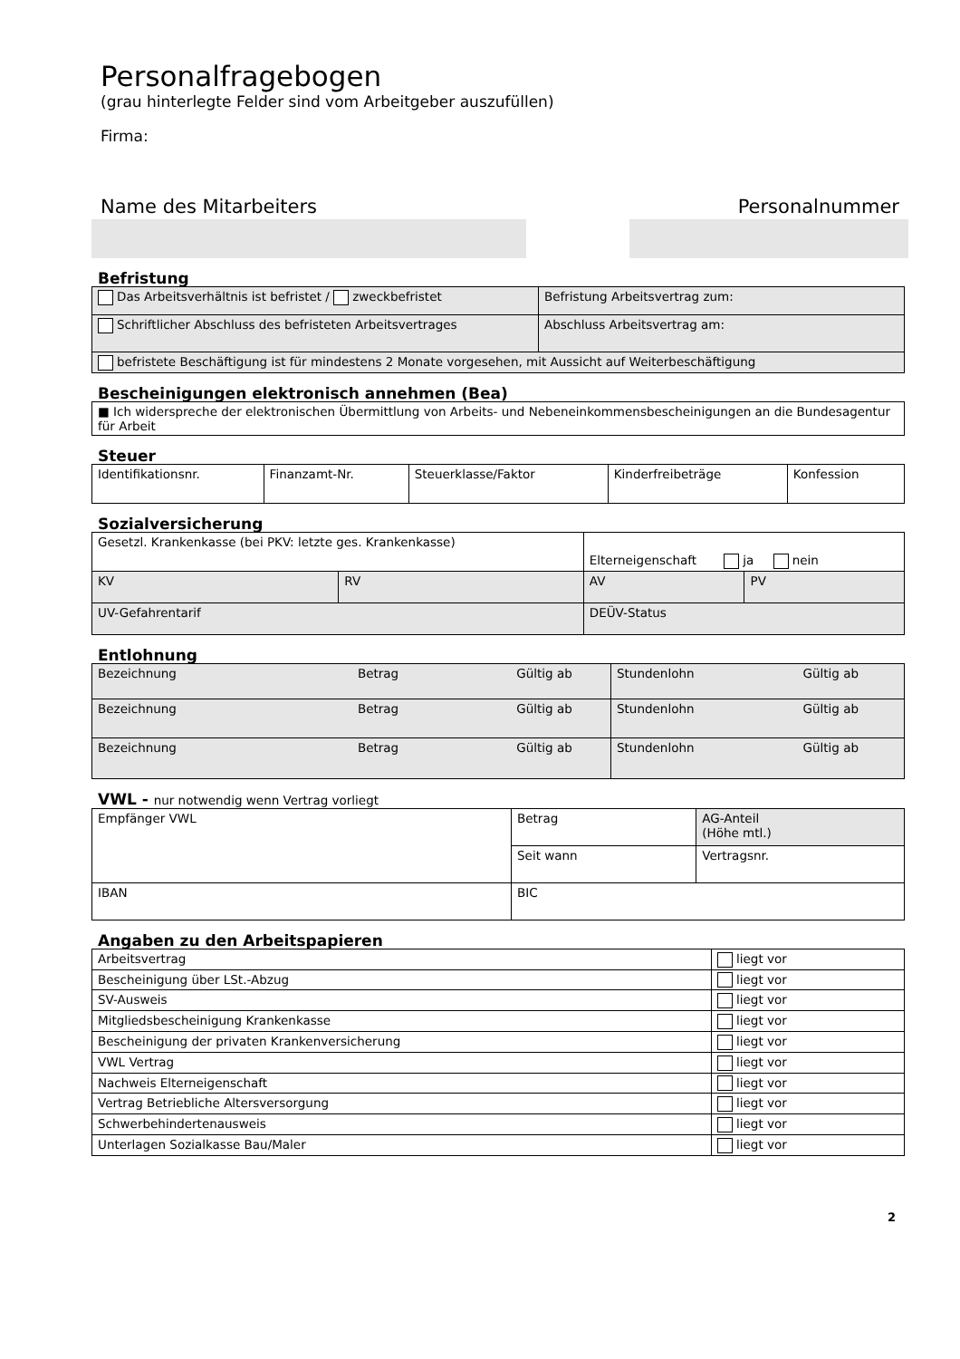Personalfragebogen
(grau hinterlegte Felder sind vom Arbeitgeber auszufüllen)
Firma:
Name des Mitarbeiters Personalnummer
Befristung
| Das Arbeitsverhältnis ist befristet / zweckbefristet | Befristung Arbeitsvertrag zum: |
| Schriftlicher Abschluss des befristeten Arbeitsvertrages | Abschluss Arbeitsvertrag am: |
| befristete Beschäftigung ist für mindestens 2 Monate vorgesehen, mit Aussicht auf Weiterbeschäftigung | |
Bescheinigungen elektronisch annehmen (Bea)
| ■ Ich widerspreche der elektronischen Übermittlung von Arbeits- und Nebeneinkommensbescheinigungen an die Bundesagentur für Arbeit |
Steuer
| Identifikationsnr. | Finanzamt-Nr. | Steuerklasse/Faktor | Kinderfreibeträge | Konfession |
Sozialversicherung
| Gesetzl. Krankenkasse (bei PKV: letzte ges. Krankenkasse) | | Elterneigenschaft ja nein | |
| KV | RV | AV | PV |
| UV-Gefahrentarif | | DEÜV-Status | |
Entlohnung
| Bezeichnung Betrag Gültig ab | Stundenlohn Gültig ab |
| Bezeichnung Betrag Gültig ab | Stundenlohn Gültig ab |
| Bezeichnung Betrag Gültig ab | Stundenlohn Gültig ab |
VWL - nur notwendig wenn Vertrag vorliegt
| Empfänger VWL | Betrag | AG-Anteil (Höhe mtl.) |
| | Seit wann | Vertragsnr. |
| IBAN | BIC | |
Angaben zu den Arbeitspapieren
| Arbeitsvertrag | liegt vor |
| Bescheinigung über LSt.-Abzug | liegt vor |
| SV-Ausweis | liegt vor |
| Mitgliedsbescheinigung Krankenkasse | liegt vor |
| Bescheinigung der privaten Krankenversicherung | liegt vor |
| VWL Vertrag | liegt vor |
| Nachweis Elterneigenschaft | liegt vor |
| Vertrag Betriebliche Altersversorgung | liegt vor |
| Schwerbehindertenausweis | liegt vor |
| Unterlagen Sozialkasse Bau/Maler | liegt vor |
2